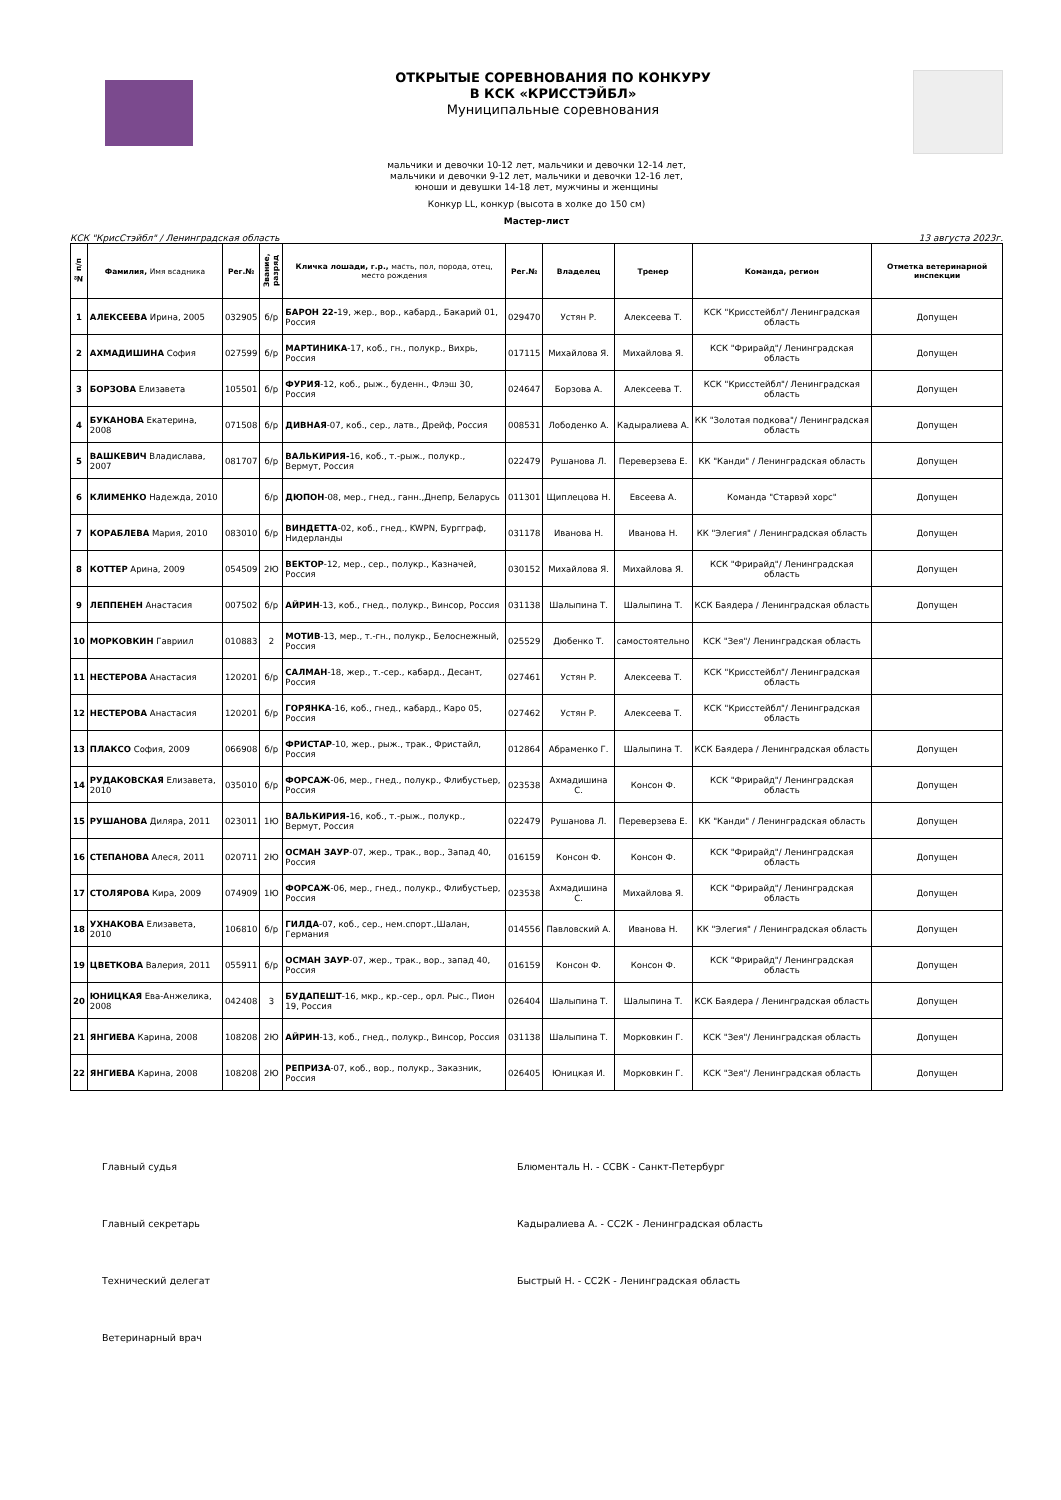ОТКРЫТЫЕ СОРЕВНОВАНИЯ ПО КОНКУРУ
В КСК «КРИССТЭЙБЛ»
Муниципальные соревнования
мальчики и девочки 10-12 лет, мальчики и девочки 12-14 лет,
мальчики и девочки 9-12 лет, мальчики и девочки 12-16 лет,
юноши и девушки 14-18 лет, мужчины и женщины
Конкур LL, конкур (высота в холке до 150 см)
Мастер-лист
КСК "КрисСтэйбл" / Ленинградская область 13 августа 2023г.
| № п/п | Фамилия, Имя всадника | Рег.№ | Звание, разряд | Кличка лошади, г.р., масть, пол, порода, отец, место рождения | Рег.№ | Владелец | Тренер | Команда, регион | Отметка ветеринарной инспекции |
| --- | --- | --- | --- | --- | --- | --- | --- | --- | --- |
| 1 | АЛЕКСЕЕВА Ирина, 2005 | 032905 | б/р | БАРОН 22- 19, жер., вор., кабард., Бакарий 01, Россия | 029470 | Устян Р. | Алексеева Т. | КСК "Крисстейбл"/ Ленинградская область | Допущен |
| 2 | АХМАДИШИНА София | 027599 | б/р | МАРТИНИКА -17, коб., гн., полукр., Вихрь, Россия | 017115 | Михайлова Я. | Михайлова Я. | КСК "Фрирайд"/ Ленинградская область | Допущен |
| 3 | БОРЗОВА Елизавета | 105501 | б/р | ФУРИЯ -12, коб., рыж., буденн., Флэш 30, Россия | 024647 | Борзова А. | Алексеева Т. | КСК "Крисстейбл"/ Ленинградская область | Допущен |
| 4 | БУКАНОВА Екатерина, 2008 | 071508 | б/р | ДИВНАЯ -07, коб., сер., латв., Дрейф, Россия | 008531 | Лободенко А. | Кадыралиева А. | КК "Золотая подкова"/ Ленинградская область | Допущен |
| 5 | ВАШКЕВИЧ Владислава, 2007 | 081707 | б/р | ВАЛЬКИРИЯ- 16, коб., т.-рыж., полукр., Вермут, Россия | 022479 | Рушанова Л. | Переверзева Е. | КК "Канди" / Ленинградская область | Допущен |
| 6 | КЛИМЕНКО Надежда, 2010 | | б/р | ДЮПОН -08, мер., гнед., ганн.,Днепр, Беларусь | 011301 | Щиплецова Н. | Евсеева А. | Команда "Старвэй хорс" | Допущен |
| 7 | КОРАБЛЕВА Мария, 2010 | 083010 | б/р | ВИНДЕТТА -02, коб., гнед., KWPN, Бургграф, Нидерланды | 031178 | Иванова Н. | Иванова Н. | КК "Элегия" / Ленинградская область | Допущен |
| 8 | КОТТЕР Арина, 2009 | 054509 | 2Ю | ВЕКТОР -12, мер., сер., полукр., Казначей, Россия | 030152 | Михайлова Я. | Михайлова Я. | КСК "Фрирайд"/ Ленинградская область | Допущен |
| 9 | ЛЕППЕНЕН Анастасия | 007502 | б/р | АЙРИН -13, коб., гнед., полукр., Винсор, Россия | 031138 | Шалыпина Т. | Шалыпина Т. | КСК Баядера / Ленинградская область | Допущен |
| 10 | МОРКОВКИН Гавриил | 010883 | 2 | МОТИВ -13, мер., т.-гн., полукр., Белоснежный, Россия | 025529 | Дюбенко Т. | самостоятельно | КСК "Зея"/ Ленинградская область | |
| 11 | НЕСТЕРОВА Анастасия | 120201 | б/р | САЛМАН -18, жер., т.-сер., кабард., Десант, Россия | 027461 | Устян Р. | Алексеева Т. | КСК "Крисстейбл"/ Ленинградская область | |
| 12 | НЕСТЕРОВА Анастасия | 120201 | б/р | ГОРЯНКА -16, коб., гнед., кабард., Каро 05, Россия | 027462 | Устян Р. | Алексеева Т. | КСК "Крисстейбл"/ Ленинградская область | |
| 13 | ПЛАКСО София, 2009 | 066908 | б/р | ФРИСТАР -10, жер., рыж., трак., Фристайл, Россия | 012864 | Абраменко Г. | Шалыпина Т. | КСК Баядера / Ленинградская область | Допущен |
| 14 | РУДАКОВСКАЯ Елизавета, 2010 | 035010 | б/р | ФОРСАЖ -06, мер., гнед., полукр., Флибустьер, Россия | 023538 | Ахмадишина С. | Консон Ф. | КСК "Фрирайд"/ Ленинградская область | Допущен |
| 15 | РУШАНОВА Диляра, 2011 | 023011 | 1Ю | ВАЛЬКИРИЯ- 16, коб., т.-рыж., полукр., Вермут, Россия | 022479 | Рушанова Л. | Переверзева Е. | КК "Канди" / Ленинградская область | Допущен |
| 16 | СТЕПАНОВА Алеся, 2011 | 020711 | 2Ю | ОСМАН ЗАУР -07, жер., трак., вор., Запад 40, Россия | 016159 | Консон Ф. | Консон Ф. | КСК "Фрирайд"/ Ленинградская область | Допущен |
| 17 | СТОЛЯРОВА Кира, 2009 | 074909 | 1Ю | ФОРСАЖ -06, мер., гнед., полукр., Флибустьер, Россия | 023538 | Ахмадишина С. | Михайлова Я. | КСК "Фрирайд"/ Ленинградская область | Допущен |
| 18 | УХНАКОВА Елизавета, 2010 | 106810 | б/р | ГИЛДА -07, коб., сер., нем.спорт.,Шалан, Германия | 014556 | Павловский А. | Иванова Н. | КК "Элегия" / Ленинградская область | Допущен |
| 19 | ЦВЕТКОВА Валерия, 2011 | 055911 | б/р | ОСМАН ЗАУР -07, жер., трак., вор., запад 40, Россия | 016159 | Консон Ф. | Консон Ф. | КСК "Фрирайд"/ Ленинградская область | Допущен |
| 20 | ЮНИЦКАЯ Ева-Анжелика, 2008 | 042408 | 3 | БУДАПЕШТ -16, мкр., кр.-сер., орл. Рыс., Пион 19, Россия | 026404 | Шалыпина Т. | Шалыпина Т. | КСК Баядера / Ленинградская область | Допущен |
| 21 | ЯНГИЕВА Карина, 2008 | 108208 | 2Ю | АЙРИН -13, коб., гнед., полукр., Винсор, Россия | 031138 | Шалыпина Т. | Морковкин Г. | КСК "Зея"/ Ленинградская область | Допущен |
| 22 | ЯНГИЕВА Карина, 2008 | 108208 | 2Ю | РЕПРИЗА -07, коб., вор., полукр., Заказник, Россия | 026405 | Юницкая И. | Морковкин Г. | КСК "Зея"/ Ленинградская область | Допущен |
Главный судья Блюменталь Н. - ССВК - Санкт-Петербург
Главный секретарь Кадыралиева А. - СС2К - Ленинградская область
Технический делегат Быстрый Н. - СС2К - Ленинградская область
Ветеринарный врач